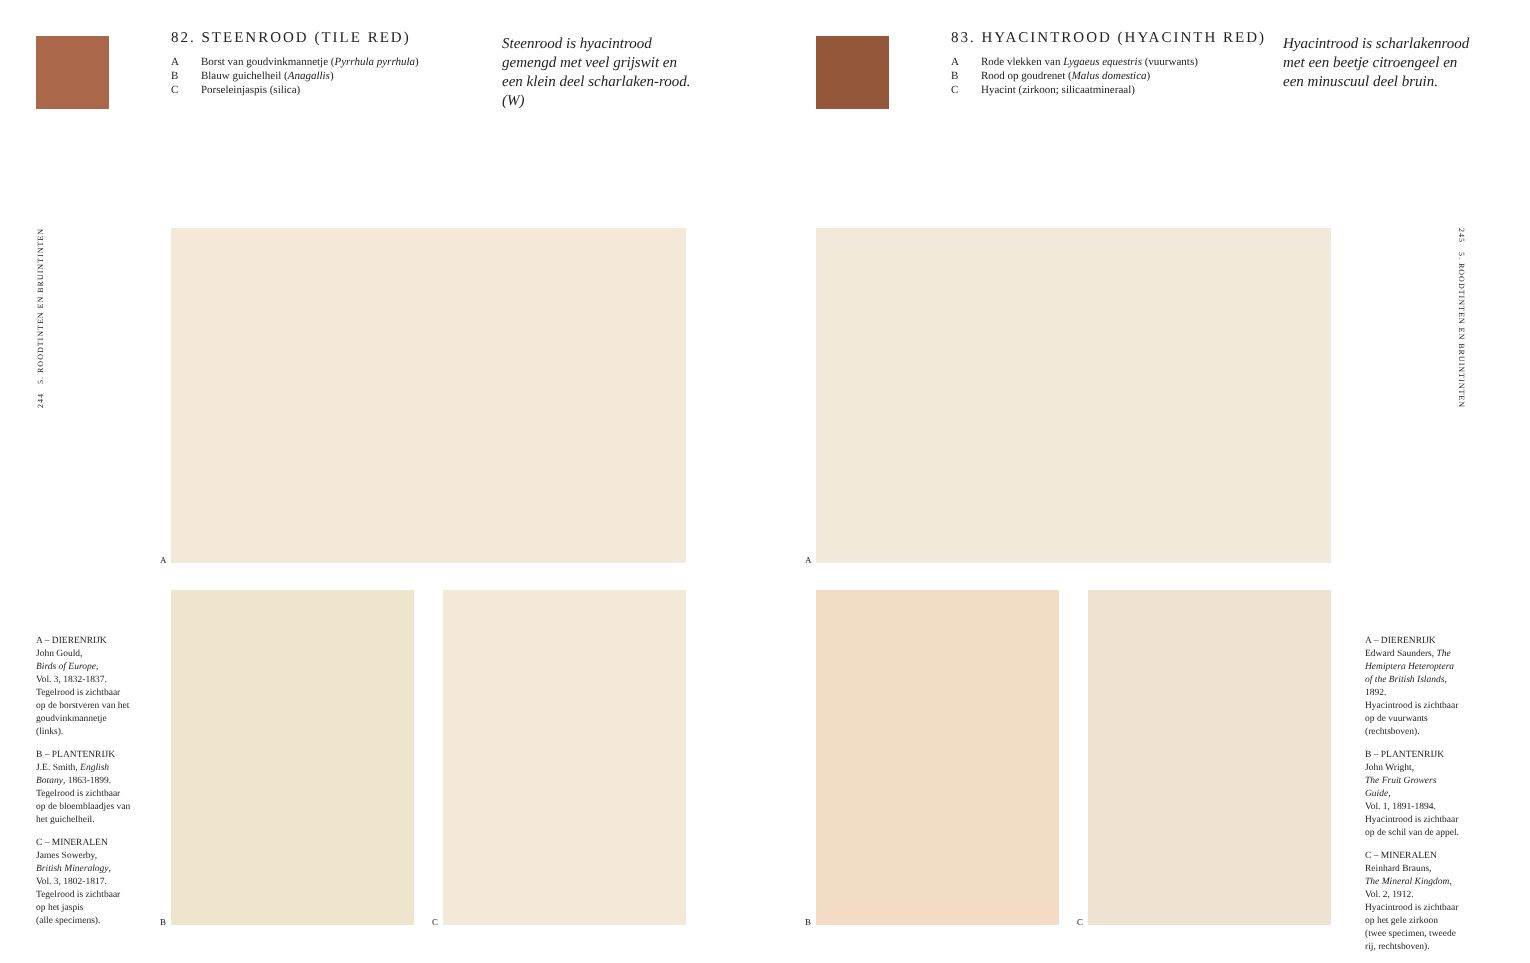82. STEENROOD (TILE RED)
| A | Borst van goudvinkmannetje ( Pyrrhula pyrrhula ) |
| B | Blauw guichelheil ( Anagallis ) |
| C | Porseleinjaspis (silica) |
Steenrood is hyacintrood gemengd met veel grijswit en een klein deel scharlaken-rood. (W)
244 5. ROODTINTEN EN BRUINTINTEN
A
B C
A – DIERENRIJK
John Gould,
Birds of Europe,
Vol. 3, 1832-1837.
Tegelrood is zichtbaar op de borstveren van het goudvinkmannetje (links).
B – PLANTENRIJK
J.E. Smith, English Botany, 1863-1899.
Tegelrood is zichtbaar op de bloemblaadjes van het guichelheil.
C – MINERALEN
James Sowerby,
British Mineralogy,
Vol. 3, 1802-1817.
Tegelrood is zichtbaar op het jaspis
(alle specimens).
83. HYACINTROOD (HYACINTH RED)
| A | Rode vlekken van Lygaeus equestris (vuurwants) |
| B | Rood op goudrenet ( Malus domestica ) |
| C | Hyacint (zirkoon; silicaatmineraal) |
Hyacintrood is scharlakenrood met een beetje citroengeel en een minuscuul deel bruin.
245 5. ROODTINTEN EN BRUINTINTEN
A
B C
A – DIERENRIJK
Edward Saunders, The Hemiptera Heteroptera of the British Islands, 1892.
Hyacintrood is zichtbaar op de vuurwants (rechtsboven).
B – PLANTENRIJK
John Wright,
The Fruit Growers Guide,
Vol. 1, 1891-1894.
Hyacintrood is zichtbaar op de schil van de appel.
C – MINERALEN
Reinhard Brauns,
The Mineral Kingdom,
Vol. 2, 1912.
Hyacintrood is zichtbaar op het gele zirkoon (twee specimen, tweede rij, rechtsboven).